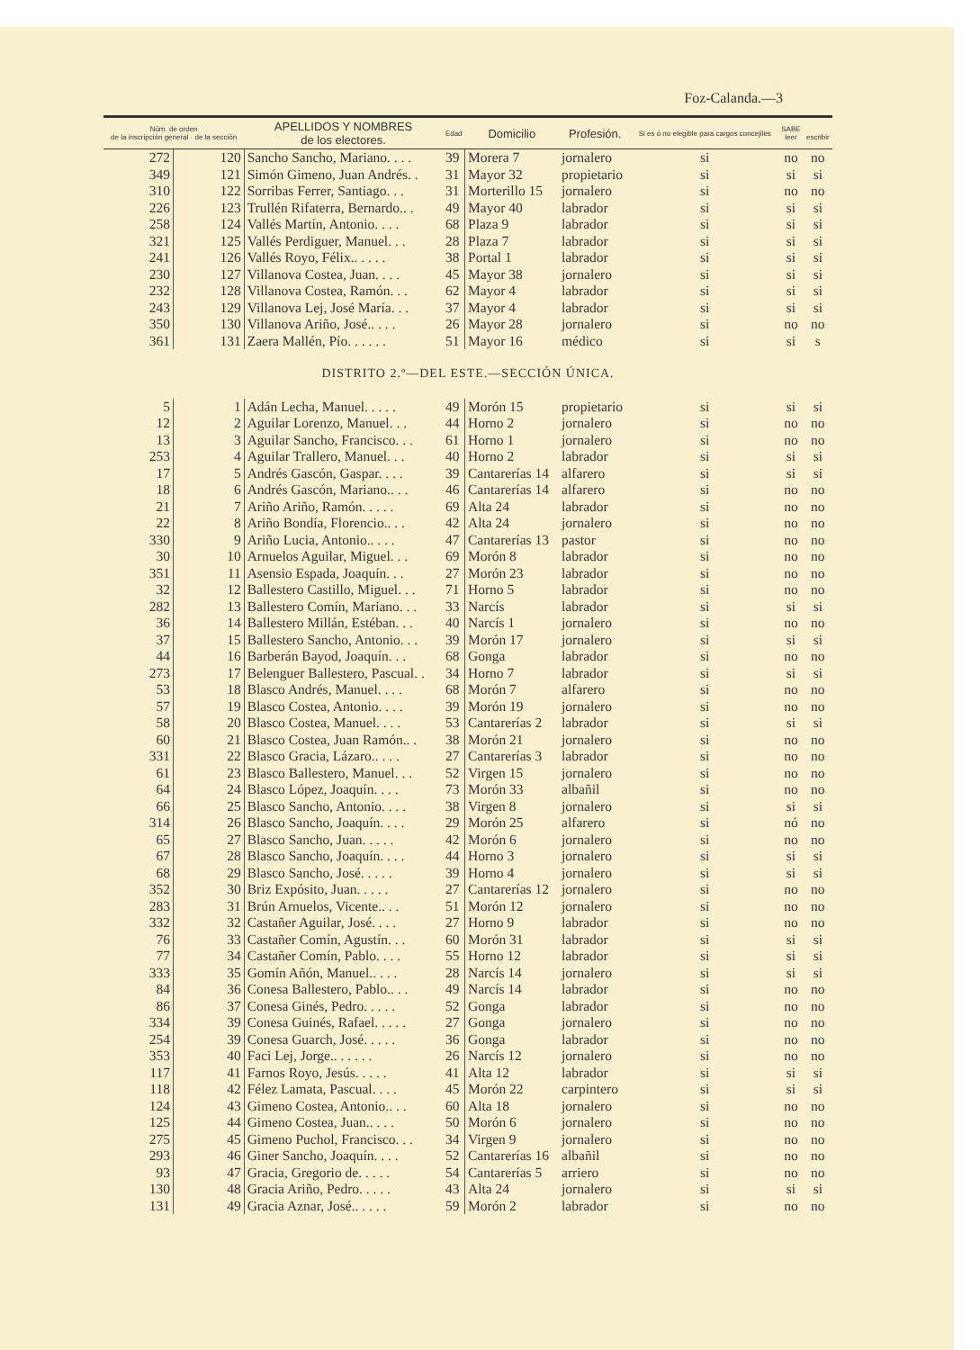Foz-Calanda.—3
| Núm. de orden de la inscripción general · de la sección | | APELLIDOS Y NOMBRES de los electores. | Edad | Domicilio | Profesión. | Si es ó no elegible para cargos concejiles | SABE leer | escribir |
| --- | --- | --- | --- | --- | --- | --- | --- | --- |
| 272 | 120 | Sancho Sancho, Mariano. . . . | 39 | Morera 7 | jornalero | si | no | no |
| 349 | 121 | Simón Gimeno, Juan Andrés. . | 31 | Mayor 32 | propietario | si | si | si |
| 310 | 122 | Sorribas Ferrer, Santiago. . . | 31 | Morterillo 15 | jornalero | si | no | no |
| 226 | 123 | Trullén Rifaterra, Bernardo.. . | 49 | Mayor 40 | labrador | si | si | si |
| 258 | 124 | Vallés Martín, Antonio. . . . | 68 | Plaza 9 | labrador | si | si | si |
| 321 | 125 | Vallés Perdiguer, Manuel. . . | 28 | Plaza 7 | labrador | si | si | si |
| 241 | 126 | Vallés Royo, Félix.. . . . . | 38 | Portal 1 | labrador | si | si | si |
| 230 | 127 | Villanova Costea, Juan. . . . | 45 | Mayor 38 | jornalero | si | si | si |
| 232 | 128 | Villanova Costea, Ramón. . . | 62 | Mayor 4 | labrador | si | si | si |
| 243 | 129 | Villanova Lej, José María. . . | 37 | Mayor 4 | labrador | si | si | si |
| 350 | 130 | Villanova Ariño, José.. . . . | 26 | Mayor 28 | jornalero | si | no | no |
| 361 | 131 | Zaera Mallén, Pío. . . . . . | 51 | Mayor 16 | médico | si | si | s |
| DISTRITO 2.º—DEL ESTE.—SECCIÓN ÚNICA. | | | | | | | | |
| 5 | 1 | Adán Lecha, Manuel. . . . . | 49 | Morón 15 | propietario | si | si | si |
| 12 | 2 | Aguilar Lorenzo, Manuel. . . | 44 | Horno 2 | jornalero | si | no | no |
| 13 | 3 | Aguilar Sancho, Francisco. . . | 61 | Horno 1 | jornalero | si | no | no |
| 253 | 4 | Aguilar Trallero, Manuel. . . | 40 | Horno 2 | labrador | si | si | si |
| 17 | 5 | Andrés Gascón, Gaspar. . . . | 39 | Cantarerías 14 | alfarero | si | si | si |
| 18 | 6 | Andrés Gascón, Mariano.. . . | 46 | Cantarerías 14 | alfarero | si | no | no |
| 21 | 7 | Ariño Ariño, Ramón. . . . . | 69 | Alta 24 | labrador | si | no | no |
| 22 | 8 | Ariño Bondía, Florencio.. . . | 42 | Alta 24 | jornalero | si | no | no |
| 330 | 9 | Ariño Lucia, Antonio.. . . . | 47 | Cantarerías 13 | pastor | si | no | no |
| 30 | 10 | Arnuelos Aguilar, Miguel. . . | 69 | Morón 8 | labrador | si | no | no |
| 351 | 11 | Asensio Espada, Joaquín. . . | 27 | Morón 23 | labrador | si | no | no |
| 32 | 12 | Ballestero Castillo, Miguel. . . | 71 | Horno 5 | labrador | si | no | no |
| 282 | 13 | Ballestero Comín, Mariano. . . | 33 | Narcís | labrador | si | si | si |
| 36 | 14 | Ballestero Millán, Estéban. . . | 40 | Narcís 1 | jornalero | si | no | no |
| 37 | 15 | Ballestero Sancho, Antonio. . . | 39 | Morón 17 | jornalero | si | si | si |
| 44 | 16 | Barberán Bayod, Joaquín. . . | 68 | Gonga | labrador | si | no | no |
| 273 | 17 | Belenguer Ballestero, Pascual. . | 34 | Horno 7 | labrador | si | si | si |
| 53 | 18 | Blasco Andrés, Manuel. . . . | 68 | Morón 7 | alfarero | si | no | no |
| 57 | 19 | Blasco Costea, Antonio. . . . | 39 | Morón 19 | jornalero | si | no | no |
| 58 | 20 | Blasco Costea, Manuel. . . . | 53 | Cantarerías 2 | labrador | si | si | si |
| 60 | 21 | Blasco Costea, Juan Ramón.. . | 38 | Morón 21 | jornalero | si | no | no |
| 331 | 22 | Blasco Gracia, Lázaro.. . . . | 27 | Cantarerías 3 | labrador | si | no | no |
| 61 | 23 | Blasco Ballestero, Manuel. . . | 52 | Virgen 15 | jornalero | si | no | no |
| 64 | 24 | Blasco López, Joaquín. . . . | 73 | Morón 33 | albañil | si | no | no |
| 66 | 25 | Blasco Sancho, Antonio. . . . | 38 | Virgen 8 | jornalero | si | si | si |
| 314 | 26 | Blasco Sancho, Joaquín. . . . | 29 | Morón 25 | alfarero | si | nó | no |
| 65 | 27 | Blasco Sancho, Juan. . . . . | 42 | Morón 6 | jornalero | si | no | no |
| 67 | 28 | Blasco Sancho, Joaquín. . . . | 44 | Horno 3 | jornalero | si | si | si |
| 68 | 29 | Blasco Sancho, José. . . . . | 39 | Horno 4 | jornalero | si | si | si |
| 352 | 30 | Briz Expósito, Juan. . . . . | 27 | Cantarerías 12 | jornalero | si | no | no |
| 283 | 31 | Brún Arnuelos, Vicente.. . . | 51 | Morón 12 | jornalero | si | no | no |
| 332 | 32 | Castañer Aguilar, José. . . . | 27 | Horno 9 | labrador | si | no | no |
| 76 | 33 | Castañer Comín, Agustín. . . | 60 | Morón 31 | labrador | si | si | si |
| 77 | 34 | Castañer Comín, Pablo. . . . | 55 | Horno 12 | labrador | si | si | si |
| 333 | 35 | Gomín Añón, Manuel.. . . . | 28 | Narcís 14 | jornalero | si | si | si |
| 84 | 36 | Conesa Ballestero, Pablo.. . . | 49 | Narcís 14 | labrador | si | no | no |
| 86 | 37 | Conesa Ginés, Pedro. . . . . | 52 | Gonga | labrador | si | no | no |
| 334 | 39 | Conesa Guinés, Rafael. . . . . | 27 | Gonga | jornalero | si | no | no |
| 254 | 39 | Conesa Guarch, José. . . . . | 36 | Gonga | labrador | si | no | no |
| 353 | 40 | Faci Lej, Jorge.. . . . . . | 26 | Narcís 12 | jornalero | si | no | no |
| 117 | 41 | Farnos Royo, Jesús. . . . . | 41 | Alta 12 | labrador | si | si | si |
| 118 | 42 | Félez Lamata, Pascual. . . . | 45 | Morón 22 | carpintero | si | si | si |
| 124 | 43 | Gimeno Costea, Antonio.. . . | 60 | Alta 18 | jornalero | si | no | no |
| 125 | 44 | Gimeno Costea, Juan.. . . . | 50 | Morón 6 | jornalero | si | no | no |
| 275 | 45 | Gimeno Puchol, Francisco. . . | 34 | Virgen 9 | jornalero | si | no | no |
| 293 | 46 | Giner Sancho, Joaquín. . . . | 52 | Cantarerías 16 | albañil | si | no | no |
| 93 | 47 | Gracia, Gregorio de. . . . . | 54 | Cantarerías 5 | arriero | si | no | no |
| 130 | 48 | Gracia Ariño, Pedro. . . . . | 43 | Alta 24 | jornalero | si | si | si |
| 131 | 49 | Gracia Aznar, José.. . . . . | 59 | Morón 2 | labrador | si | no | no |